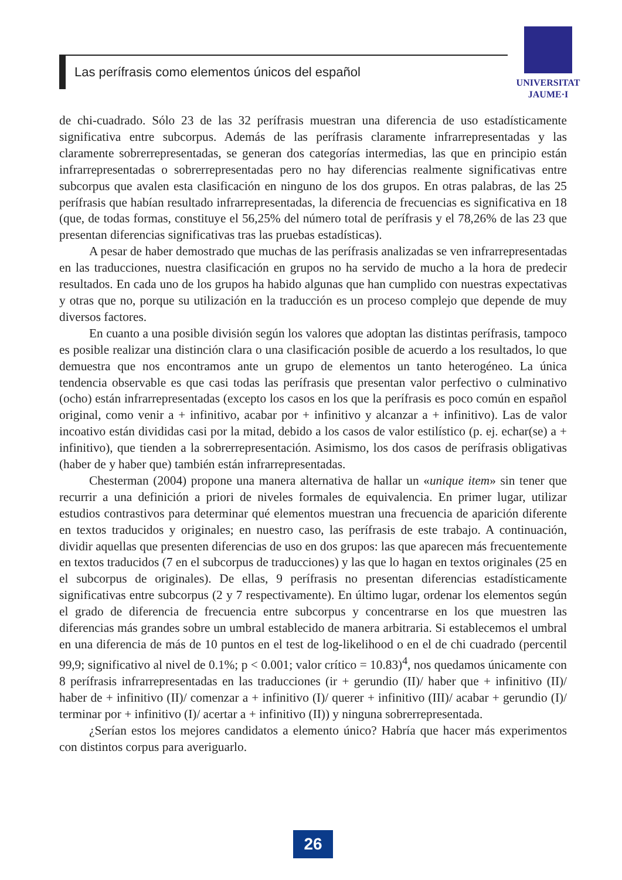Las perífrasis como elementos únicos del español
UNIVERSITAT
JAUME·I
de chi-cuadrado. Sólo 23 de las 32 perífrasis muestran una diferencia de uso estadísticamente significativa entre subcorpus. Además de las perífrasis claramente infrarrepresentadas y las claramente sobrerrepresentadas, se generan dos categorías intermedias, las que en principio están infrarrepresentadas o sobrerrepresentadas pero no hay diferencias realmente significativas entre subcorpus que avalen esta clasificación en ninguno de los dos grupos. En otras palabras, de las 25 perífrasis que habían resultado infrarrepresentadas, la diferencia de frecuencias es significativa en 18 (que, de todas formas, constituye el 56,25% del número total de perífrasis y el 78,26% de las 23 que presentan diferencias significativas tras las pruebas estadísticas).
A pesar de haber demostrado que muchas de las perífrasis analizadas se ven infrarrepresentadas en las traducciones, nuestra clasificación en grupos no ha servido de mucho a la hora de predecir resultados. En cada uno de los grupos ha habido algunas que han cumplido con nuestras expectativas y otras que no, porque su utilización en la traducción es un proceso complejo que depende de muy diversos factores.
En cuanto a una posible división según los valores que adoptan las distintas perífrasis, tampoco es posible realizar una distinción clara o una clasificación posible de acuerdo a los resultados, lo que demuestra que nos encontramos ante un grupo de elementos un tanto heterogéneo. La única tendencia observable es que casi todas las perífrasis que presentan valor perfectivo o culminativo (ocho) están infrarrepresentadas (excepto los casos en los que la perífrasis es poco común en español original, como venir a + infinitivo, acabar por + infinitivo y alcanzar a + infinitivo). Las de valor incoativo están divididas casi por la mitad, debido a los casos de valor estilístico (p. ej. echar(se) a + infinitivo), que tienden a la sobrerrepresentación. Asimismo, los dos casos de perífrasis obligativas (haber de y haber que) también están infrarrepresentadas.
Chesterman (2004) propone una manera alternativa de hallar un «unique item» sin tener que recurrir a una definición a priori de niveles formales de equivalencia. En primer lugar, utilizar estudios contrastivos para determinar qué elementos muestran una frecuencia de aparición diferente en textos traducidos y originales; en nuestro caso, las perífrasis de este trabajo. A continuación, dividir aquellas que presenten diferencias de uso en dos grupos: las que aparecen más frecuentemente en textos traducidos (7 en el subcorpus de traducciones) y las que lo hagan en textos originales (25 en el subcorpus de originales). De ellas, 9 perífrasis no presentan diferencias estadísticamente significativas entre subcorpus (2 y 7 respectivamente). En último lugar, ordenar los elementos según el grado de diferencia de frecuencia entre subcorpus y concentrarse en los que muestren las diferencias más grandes sobre un umbral establecido de manera arbitraria. Si establecemos el umbral en una diferencia de más de 10 puntos en el test de log-likelihood o en el de chi cuadrado (percentil 99,9; significativo al nivel de 0.1%; p < 0.001; valor crítico = 10.83)<sup>4</sup>, nos quedamos únicamente con 8 perífrasis infrarrepresentadas en las traducciones (ir + gerundio (II)/ haber que + infinitivo (II)/ haber de + infinitivo (II)/ comenzar a + infinitivo (I)/ querer + infinitivo (III)/ acabar + gerundio (I)/ terminar por + infinitivo (I)/ acertar a + infinitivo (II)) y ninguna sobrerrepresentada.
¿Serían estos los mejores candidatos a elemento único? Habría que hacer más experimentos con distintos corpus para averiguarlo.
26